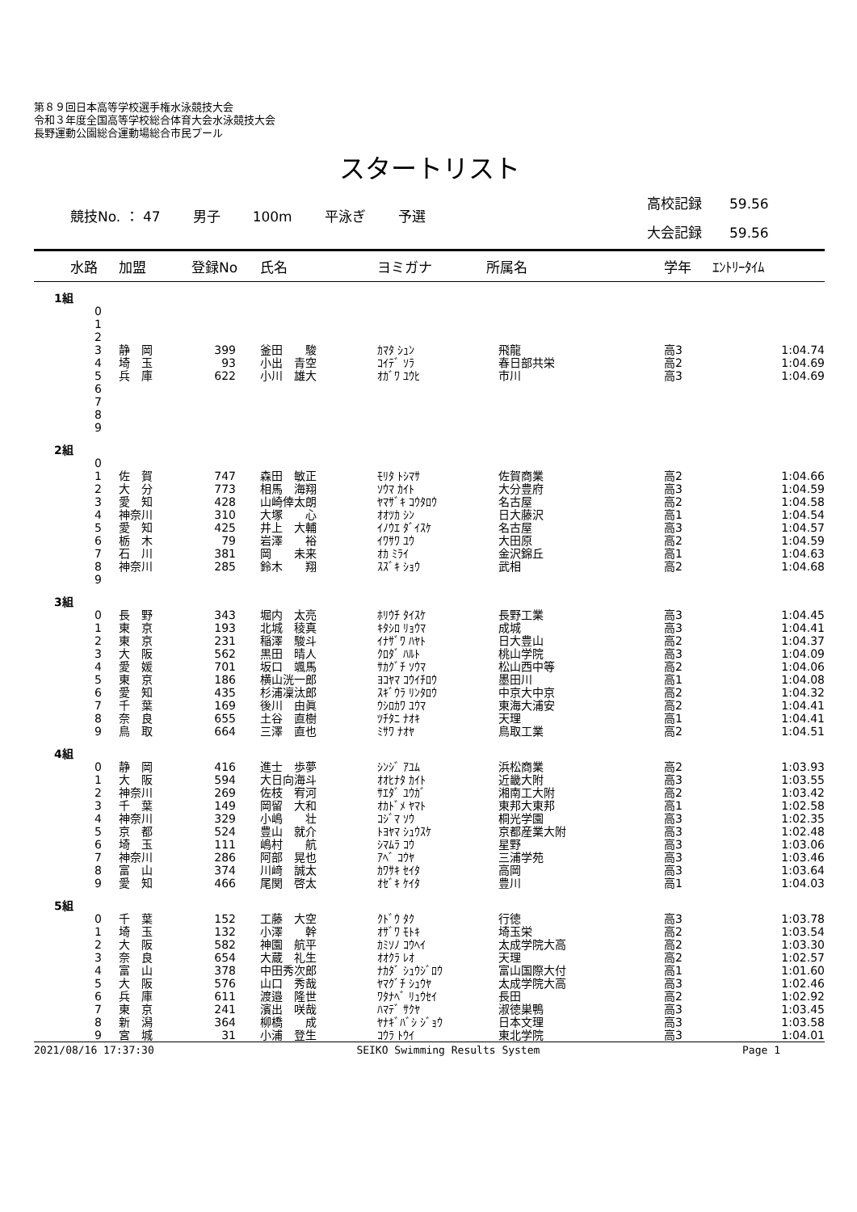第８９回日本高等学校選手権水泳競技大会
令和３年度全国高等学校総合体育大会水泳競技大会
長野運動公園総合運動場総合市民プール
スタートリスト
競技No. ： 47 男子 100m 平泳ぎ 予選
高校記録　　59.56
大会記録　　59.56
| 水路 | 加盟 | 登録No | 氏名 | ヨミガナ | 所属名 | 学年 | ｴﾝﾄﾘｰﾀｲﾑ |
| --- | --- | --- | --- | --- | --- | --- | --- |
| 1組 | | | | | | | |
| 0 | | | | | | | |
| 1 | | | | | | | |
| 2 | | | | | | | |
| 3 | 静 岡 | 399 | 釜田 駿 | ｶﾏﾀ ｼｭﾝ | 飛龍 | 高3 | 1:04.74 |
| 4 | 埼 玉 | 93 | 小出 青空 | ｺｲﾃﾞ ｿﾗ | 春日部共栄 | 高2 | 1:04.69 |
| 5 | 兵 庫 | 622 | 小川 雄大 | ｵｶﾞﾜ ﾕｳﾋ | 市川 | 高3 | 1:04.69 |
| 6 | | | | | | | |
| 7 | | | | | | | |
| 8 | | | | | | | |
| 9 | | | | | | | |
| 2組 | | | | | | | |
| 0 | | | | | | | |
| 1 | 佐 賀 | 747 | 森田 敏正 | ﾓﾘﾀ ﾄｼﾏｻ | 佐賀商業 | 高2 | 1:04.66 |
| 2 | 大 分 | 773 | 相馬 海翔 | ｿｳﾏ ｶｲﾄ | 大分豊府 | 高3 | 1:04.59 |
| 3 | 愛 知 | 428 | 山崎倖太朗 | ﾔﾏｻﾞｷ ｺｳﾀﾛｳ | 名古屋 | 高2 | 1:04.58 |
| 4 | 神奈川 | 310 | 大塚 心 | ｵｵﾂｶ ｼﾝ | 日大藤沢 | 高1 | 1:04.54 |
| 5 | 愛 知 | 425 | 井上 大輔 | ｲﾉｳｴ ﾀﾞｲｽｹ | 名古屋 | 高3 | 1:04.57 |
| 6 | 栃 木 | 79 | 岩澤 裕 | ｲﾜｻﾜ ﾕｳ | 大田原 | 高2 | 1:04.59 |
| 7 | 石 川 | 381 | 岡 未来 | ｵｶ ﾐﾗｲ | 金沢錦丘 | 高1 | 1:04.63 |
| 8 | 神奈川 | 285 | 鈴木 翔 | ｽｽﾞｷ ｼｮｳ | 武相 | 高2 | 1:04.68 |
| 9 | | | | | | | |
| 3組 | | | | | | | |
| 0 | 長 野 | 343 | 堀内 太亮 | ﾎﾘｳﾁ ﾀｲｽｹ | 長野工業 | 高3 | 1:04.45 |
| 1 | 東 京 | 193 | 北城 稜真 | ｷﾀｼﾛ ﾘｮｳﾏ | 成城 | 高3 | 1:04.41 |
| 2 | 東 京 | 231 | 稲澤 駿斗 | ｲﾅｻﾞﾜ ﾊﾔﾄ | 日大豊山 | 高2 | 1:04.37 |
| 3 | 大 阪 | 562 | 黒田 晴人 | ｸﾛﾀﾞ ﾊﾙﾄ | 桃山学院 | 高3 | 1:04.09 |
| 4 | 愛 媛 | 701 | 坂口 颯馬 | ｻｶｸﾞﾁ ｿｳﾏ | 松山西中等 | 高2 | 1:04.06 |
| 5 | 東 京 | 186 | 横山洸一郎 | ﾖｺﾔﾏ ｺｳｲﾁﾛｳ | 墨田川 | 高1 | 1:04.08 |
| 6 | 愛 知 | 435 | 杉浦凜汰郎 | ｽｷﾞｳﾗ ﾘﾝﾀﾛｳ | 中京大中京 | 高2 | 1:04.32 |
| 7 | 千 葉 | 169 | 後川 由眞 | ｳｼﾛｶﾜ ﾕｳﾏ | 東海大浦安 | 高2 | 1:04.41 |
| 8 | 奈 良 | 655 | 土谷 直樹 | ﾂﾁﾀﾆ ﾅｵｷ | 天理 | 高1 | 1:04.41 |
| 9 | 鳥 取 | 664 | 三澤 直也 | ﾐｻﾜ ﾅｵﾔ | 鳥取工業 | 高2 | 1:04.51 |
| 4組 | | | | | | | |
| 0 | 静 岡 | 416 | 進士 歩夢 | ｼﾝｼﾞ ｱﾕﾑ | 浜松商業 | 高2 | 1:03.93 |
| 1 | 大 阪 | 594 | 大日向海斗 | ｵｵﾋﾅﾀ ｶｲﾄ | 近畿大附 | 高3 | 1:03.55 |
| 2 | 神奈川 | 269 | 佐枝 宥河 | ｻｴﾀﾞ ﾕｳｶﾞ | 湘南工大附 | 高2 | 1:03.42 |
| 3 | 千 葉 | 149 | 岡留 大和 | ｵｶﾄﾞﾒ ﾔﾏﾄ | 東邦大東邦 | 高1 | 1:02.58 |
| 4 | 神奈川 | 329 | 小嶋 壮 | ｺｼﾞﾏ ｿｳ | 桐光学園 | 高3 | 1:02.35 |
| 5 | 京 都 | 524 | 豊山 就介 | ﾄﾖﾔﾏ ｼｭｳｽｹ | 京都産業大附 | 高3 | 1:02.48 |
| 6 | 埼 玉 | 111 | 嶋村 航 | ｼﾏﾑﾗ ｺｳ | 星野 | 高3 | 1:03.06 |
| 7 | 神奈川 | 286 | 阿部 晃也 | ｱﾍﾞ ｺｳﾔ | 三浦学苑 | 高3 | 1:03.46 |
| 8 | 富 山 | 374 | 川﨑 誠太 | ｶﾜｻｷ ｾｲﾀ | 高岡 | 高3 | 1:03.64 |
| 9 | 愛 知 | 466 | 尾関 啓太 | ｵｾﾞｷ ｹｲﾀ | 豊川 | 高1 | 1:04.03 |
| 5組 | | | | | | | |
| 0 | 千 葉 | 152 | 工藤 大空 | ｸﾄﾞｳ ﾀｸ | 行徳 | 高3 | 1:03.78 |
| 1 | 埼 玉 | 132 | 小澤 幹 | ｵｻﾞﾜ ﾓﾄｷ | 埼玉栄 | 高2 | 1:03.54 |
| 2 | 大 阪 | 582 | 神園 航平 | ｶﾐｿﾉ ｺｳﾍｲ | 太成学院大高 | 高2 | 1:03.30 |
| 3 | 奈 良 | 654 | 大蔵 礼生 | ｵｵｸﾗ ﾚｵ | 天理 | 高2 | 1:02.57 |
| 4 | 富 山 | 378 | 中田秀次郎 | ﾅｶﾀﾞ ｼｭｳｼﾞﾛｳ | 富山国際大付 | 高1 | 1:01.60 |
| 5 | 大 阪 | 576 | 山口 秀哉 | ﾔﾏｸﾞﾁ ｼｭｳﾔ | 太成学院大高 | 高3 | 1:02.46 |
| 6 | 兵 庫 | 611 | 渡邉 隆世 | ﾜﾀﾅﾍﾞ ﾘｭｳｾｲ | 長田 | 高2 | 1:02.92 |
| 7 | 東 京 | 241 | 濱出 咲哉 | ﾊﾏﾃﾞ ｻｸﾔ | 淑徳巣鴨 | 高3 | 1:03.45 |
| 8 | 新 潟 | 364 | 柳橋 成 | ﾔﾅｷﾞﾊﾞｼ ｼﾞｮｳ | 日本文理 | 高3 | 1:03.58 |
| 9 | 宮 城 | 31 | 小浦 登生 | ｺｳﾗ ﾄｳｲ | 東北学院 | 高3 | 1:04.01 |
2021/08/16 17:37:30 SEIKO Swimming Results System Page 1